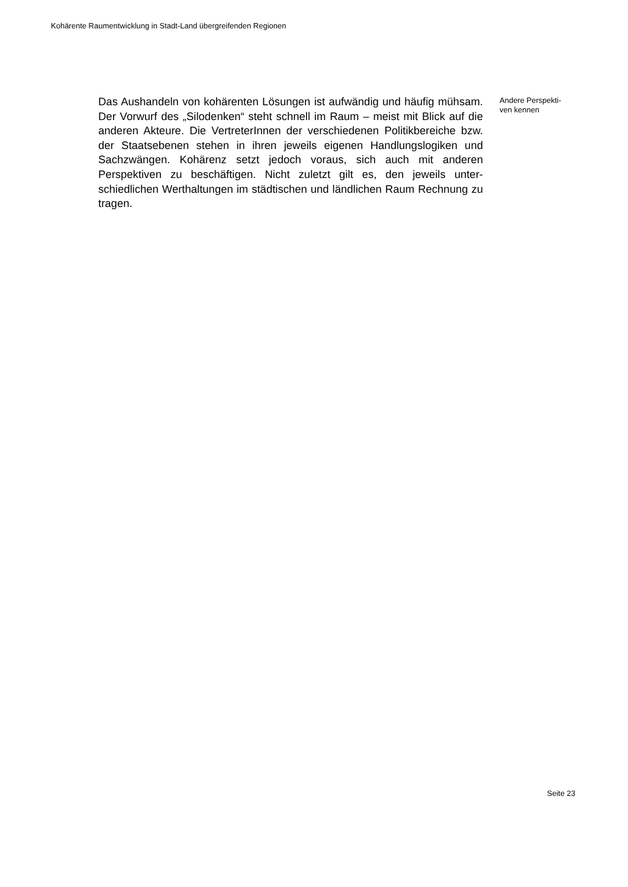Kohärente Raumentwicklung in Stadt-Land übergreifenden Regionen
Das Aushandeln von kohärenten Lösungen ist aufwändig und häufig müh­sam. Der Vorwurf des „Silodenken“ steht schnell im Raum – meist mit Blick auf die anderen Akteure. Die VertreterInnen der verschiedenen Politikberei­che bzw. der Staatsebenen stehen in ihren jeweils eigenen Handlungslogi­ken und Sachzwängen. Kohärenz setzt jedoch voraus, sich auch mit ande­ren Perspektiven zu beschäftigen. Nicht zuletzt gilt es, den jeweils unter­schiedlichen Werthaltungen im städtischen und ländlichen Raum Rechnung zu tragen.
Andere Perspekti-
ven kennen
Seite 23